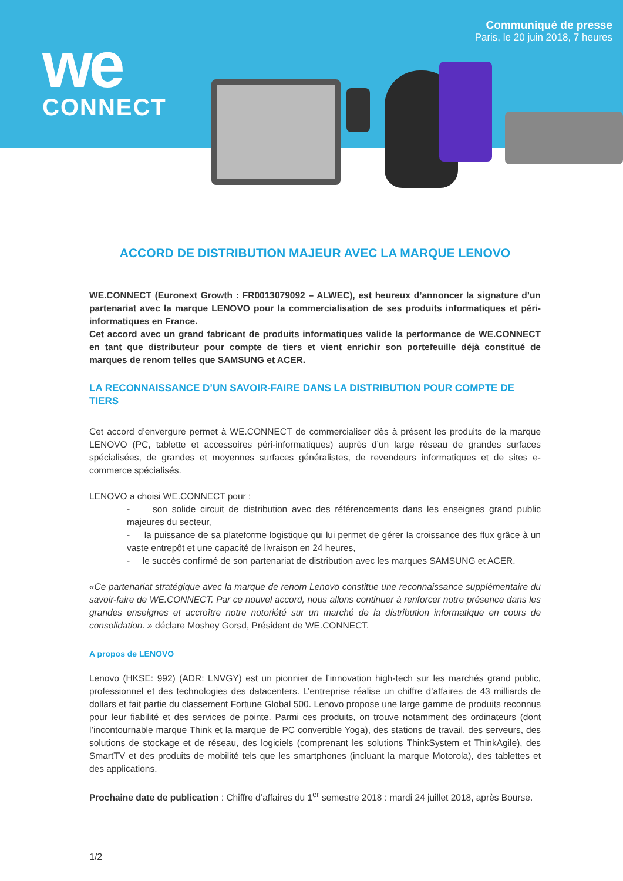we
CONNECT
Communiqué de presse
Paris, le 20 juin 2018, 7 heures
ACCORD DE DISTRIBUTION MAJEUR AVEC LA MARQUE LENOVO
WE.CONNECT (Euronext Growth : FR0013079092 – ALWEC), est heureux d’annoncer la signature d’un partenariat avec la marque LENOVO pour la commercialisation de ses produits informatiques et péri-informatiques en France.
Cet accord avec un grand fabricant de produits informatiques valide la performance de WE.CONNECT en tant que distributeur pour compte de tiers et vient enrichir son portefeuille déjà constitué de marques de renom telles que SAMSUNG et ACER.
LA RECONNAISSANCE D’UN SAVOIR-FAIRE DANS LA DISTRIBUTION POUR COMPTE DE TIERS
Cet accord d’envergure permet à WE.CONNECT de commercialiser dès à présent les produits de la marque LENOVO (PC, tablette et accessoires péri-informatiques) auprès d’un large réseau de grandes surfaces spécialisées, de grandes et moyennes surfaces généralistes, de revendeurs informatiques et de sites e-commerce spécialisés.
LENOVO a choisi WE.CONNECT pour :
- son solide circuit de distribution avec des référencements dans les enseignes grand public majeures du secteur,
- la puissance de sa plateforme logistique qui lui permet de gérer la croissance des flux grâce à un vaste entrepôt et une capacité de livraison en 24 heures,
- le succès confirmé de son partenariat de distribution avec les marques SAMSUNG et ACER.
«Ce partenariat stratégique avec la marque de renom Lenovo constitue une reconnaissance supplémentaire du savoir-faire de WE.CONNECT. Par ce nouvel accord, nous allons continuer à renforcer notre présence dans les grandes enseignes et accroître notre notoriété sur un marché de la distribution informatique en cours de consolidation. » déclare Moshey Gorsd, Président de WE.CONNECT.
A propos de LENOVO
Lenovo (HKSE: 992) (ADR: LNVGY) est un pionnier de l’innovation high-tech sur les marchés grand public, professionnel et des technologies des datacenters. L’entreprise réalise un chiffre d’affaires de 43 milliards de dollars et fait partie du classement Fortune Global 500. Lenovo propose une large gamme de produits reconnus pour leur fiabilité et des services de pointe. Parmi ces produits, on trouve notamment des ordinateurs (dont l’incontournable marque Think et la marque de PC convertible Yoga), des stations de travail, des serveurs, des solutions de stockage et de réseau, des logiciels (comprenant les solutions ThinkSystem et ThinkAgile), des SmartTV et des produits de mobilité tels que les smartphones (incluant la marque Motorola), des tablettes et des applications.
Prochaine date de publication : Chiffre d’affaires du 1<sup>er</sup> semestre 2018 : mardi 24 juillet 2018, après Bourse.
1/2